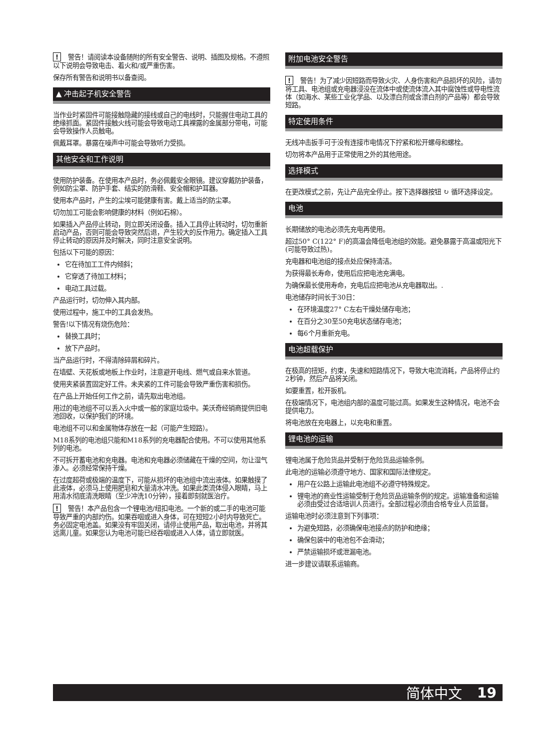! 警告！请阅读本设备随附的所有安全警告、说明、插图及规格。不遵照以下说明会导致电击、着火和/或严重伤害。
保存所有警告和说明书以备查阅。
▲ 冲击起子机安全警告
当作业时紧固件可能接触隐藏的接线或自己的电线时，只能握住电动工具的绝缘抓面。紧固件接触火线可能会导致电动工具裸露的金属部分带电，可能会导致操作人员触电。
佩戴耳罩。暴露在噪声中可能会导致听力受损。
其他安全和工作说明
使用防护装备。在使用本产品时，务必佩戴安全眼镜。建议穿戴防护装备，例如防尘罩、防护手套、结实的防滑鞋、安全帽和护耳器。
使用本产品时，产生的尘埃可能健康有害。戴上适当的防尘罩。
切勿加工可能会影响健康的材料（例如石棉）。
如果插入产品停止转动，则立即关闭设备。插入工具停止转动时，切勿重新启动产品，否则可能会导致突然后退，产生较大的反作用力。确定插入工具停止转动的原因并及时解决，同时注意安全说明。
包括以下可能的原因：
它在待加工工件内倾斜；
它穿透了待加工材料；
电动工具过载。
产品运行时，切勿伸入其内部。
使用过程中，施工中的工具会发热。
警告!以下情况有烧伤危险：
替换工具时；
放下产品时。
当产品运行时，不得清除碎屑和碎片。
在墙壁、天花板或地板上作业时，注意避开电线、燃气或自来水管道。
使用夹紧装置固定好工件。未夹紧的工件可能会导致严重伤害和损伤。
在产品上开始任何工作之前，请先取出电池组。
用过的电池组不可以丢入火中或一般的家庭垃圾中。美沃奇经销商提供旧电池回收，以保护我们的环境。
电池组不可以和金属物体存放在一起（可能产生短路）。
M18系列的电池组只能和M18系列的充电器配合使用。不可以使用其他系列的电池。
不可拆开蓄电池和充电器。电池和充电器必须储藏在干燥的空间，勿让湿气渗入。必须经常保持干燥。
在过度超荷或极端的温度下，可能从损坏的电池组中流出液体。如果触摸了此液体，必须马上使用肥皂和大量清水冲洗。如果此类流体侵入眼睛，马上用清水彻底清洗眼睛（至少冲洗10分钟），接着即刻就医治疗。
! 警告！本产品包含一个锂电池/纽扣电池。一个新的或二手的电池可能导致严重的内部灼伤。如果吞咽或进入身体，可在短短2小时内导致死亡。务必固定电池盖。如果没有牢固关闭，请停止使用产品，取出电池，并将其远离儿童。如果您认为电池可能已经吞咽或进入人体，请立即就医。
附加电池安全警告
! 警告！为了减少因短路而导致火灾、人身伤害和产品损坏的风险，请勿将工具、电池组或充电器浸没在流体中或使流体流入其中腐蚀性或导电性流体（如海水、某些工业化学品、以及漂白剂或含漂白剂的产品等）都会导致短路。
特定使用条件
无线冲击扳手可于没有连接市电情况下拧紧和松开螺母和螺栓。
切勿将本产品用于正常使用之外的其他用途。
选择模式
在更改模式之前，先让产品完全停止。按下选择器按钮 ↻ 循环选择设定。
电池
长期储放的电池必须先充电再使用。
超过50° C(122° F)的高温会降低电池组的效能。避免暴露于高温或阳光下(可能导致过热)。
充电器和电池组的接点处应保持清洁。
为获得最长寿命，使用后应把电池充满电。
为确保最长使用寿命，充电后应把电池从充电器取出。.
电池储存时间长于30日：
在环境温度27° C左右干燥处储存电池；
在百分之30至50充电状态储存电池；
每6个月重新充电。
电池超载保护
在极高的扭矩，约束，失速和短路情况下，导致大电流消耗，产品将停止约2秒钟，然后产品将关闭。
如要重置，松开扳机。
在极端情况下，电池组内部的温度可能过高。如果发生这种情况，电池不会提供电力。
将电池放在充电器上，以充电和重置。
锂电池的运输
锂电池属于危险货品并受制于危险货品运输条例。
此电池的运输必须遵守地方、国家和国际法律规定。
用户在公路上运输此电池组不必遵守特殊规定。
锂电池的商业性运输受制于危险货品运输条例的规定。运输准备和运输必须由受过合适培训人员进行。全部过程必须由合格专业人员监督。
运输电池时必须注意到下列事项：
为避免短路，必须确保电池接点的防护和绝缘；
确保包装中的电池包不会滑动；
严禁运输损坏或泄漏电池。
进一步建议请联系运输商。
简体中文 19